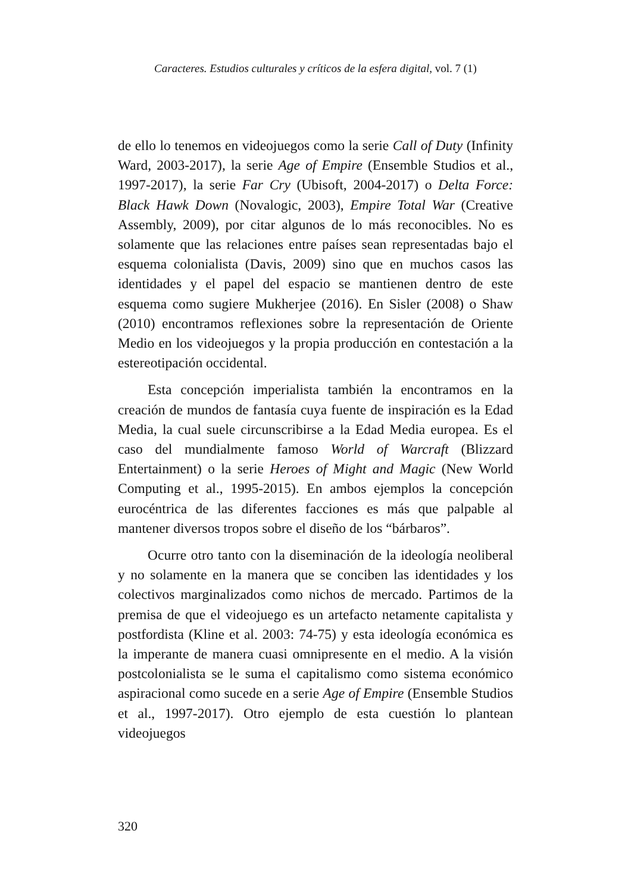Caracteres. Estudios culturales y críticos de la esfera digital, vol. 7 (1)
de ello lo tenemos en videojuegos como la serie Call of Duty (Infinity Ward, 2003-2017), la serie Age of Empire (Ensemble Studios et al., 1997-2017), la serie Far Cry (Ubisoft, 2004-2017) o Delta Force: Black Hawk Down (Novalogic, 2003), Empire Total War (Creative Assembly, 2009), por citar algunos de lo más reconocibles. No es solamente que las relaciones entre países sean representadas bajo el esquema colonialista (Davis, 2009) sino que en muchos casos las identidades y el papel del espacio se mantienen dentro de este esquema como sugiere Mukherjee (2016). En Sisler (2008) o Shaw (2010) encontramos reflexiones sobre la representación de Oriente Medio en los videojuegos y la propia producción en contestación a la estereotipación occidental.
Esta concepción imperialista también la encontramos en la creación de mundos de fantasía cuya fuente de inspiración es la Edad Media, la cual suele circunscribirse a la Edad Media europea. Es el caso del mundialmente famoso World of Warcraft (Blizzard Entertainment) o la serie Heroes of Might and Magic (New World Computing et al., 1995-2015). En ambos ejemplos la concepción eurocéntrica de las diferentes facciones es más que palpable al mantener diversos tropos sobre el diseño de los “bárbaros”.
Ocurre otro tanto con la diseminación de la ideología neoliberal y no solamente en la manera que se conciben las identidades y los colectivos marginalizados como nichos de mercado. Partimos de la premisa de que el videojuego es un artefacto netamente capitalista y postfordista (Kline et al. 2003: 74-75) y esta ideología económica es la imperante de manera cuasi omnipresente en el medio. A la visión postcolonialista se le suma el capitalismo como sistema económico aspiracional como sucede en a serie Age of Empire (Ensemble Studios et al., 1997-2017). Otro ejemplo de esta cuestión lo plantean videojuegos
320